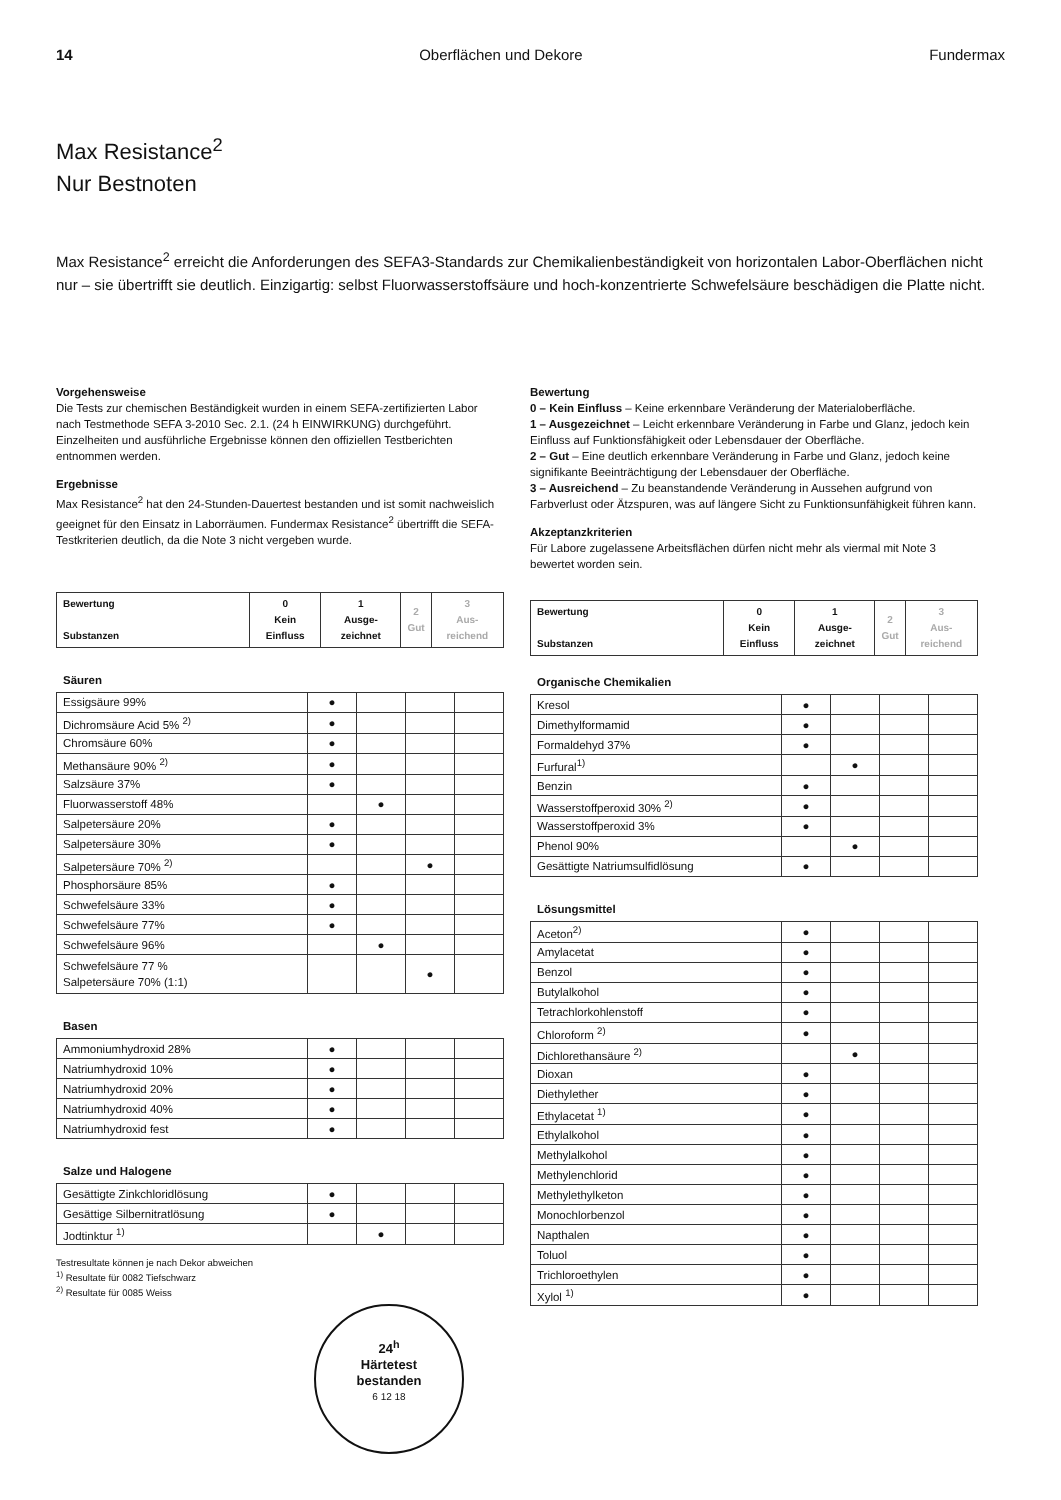14 Oberflächen und Dekore Fundermax
Max Resistance<sup>2</sup>
Nur Bestnoten
Max Resistance<sup>2</sup> erreicht die Anforderungen des SEFA3-Standards zur Chemikalienbeständigkeit von horizontalen Labor-Oberflächen nicht nur – sie übertrifft sie deutlich. Einzigartig: selbst Fluorwasserstoffsäure und hoch-konzentrierte Schwefelsäure beschädigen die Platte nicht.
Vorgehensweise
Die Tests zur chemischen Beständigkeit wurden in einem SEFA-zertifizierten Labor nach Testmethode SEFA 3-2010 Sec. 2.1. (24 h EINWIRKUNG) durchgeführt. Einzelheiten und ausführliche Ergebnisse können den offiziellen Testberichten entnommen werden.
Ergebnisse
Max Resistance<sup>2</sup> hat den 24-Stunden-Dauertest bestanden und ist somit nachweislich geeignet für den Einsatz in Laborräumen. Fundermax Resistance<sup>2</sup> übertrifft die SEFA-Testkriterien deutlich, da die Note 3 nicht vergeben wurde.
| Bewertung Substanzen | 0 Kein Einfluss | 1 Ausge-zeichnet | 2 Gut | 3 Aus-reichend |
| --- | --- | --- | --- | --- |
Säuren
| Essigsäure 99% | ● | | | |
| Dichromsäure Acid 5% <sup>2)</sup> | ● | | | |
| Chromsäure 60% | ● | | | |
| Methansäure 90% <sup>2)</sup> | ● | | | |
| Salzsäure 37% | ● | | | |
| Fluorwasserstoff 48% | | ● | | |
| Salpetersäure 20% | ● | | | |
| Salpetersäure 30% | ● | | | |
| Salpetersäure 70% <sup>2)</sup> | | | ● | |
| Phosphorsäure 85% | ● | | | |
| Schwefelsäure 33% | ● | | | |
| Schwefelsäure 77% | ● | | | |
| Schwefelsäure 96% | | ● | | |
| Schwefelsäure 77 % Salpetersäure 70% (1:1) | | | ● | |
Basen
| Ammoniumhydroxid 28% | ● | | | |
| Natriumhydroxid 10% | ● | | | |
| Natriumhydroxid 20% | ● | | | |
| Natriumhydroxid 40% | ● | | | |
| Natriumhydroxid fest | ● | | | |
Salze und Halogene
| Gesättigte Zinkchloridlösung | ● | | | |
| Gesättige Silbernitratlösung | ● | | | |
| Jodtinktur <sup>1)</sup> | | ● | | |
Testresultate können je nach Dekor abweichen
<sup>1)</sup> Resultate für 0082 Tiefschwarz
<sup>2)</sup> Resultate für 0085 Weiss
24<sup>h</sup>
Härtetest
bestanden
6 12 18
Bewertung
0 – Kein Einfluss – Keine erkennbare Veränderung der Materialoberfläche.
1 – Ausgezeichnet – Leicht erkennbare Veränderung in Farbe und Glanz, jedoch kein Einfluss auf Funktionsfähigkeit oder Lebensdauer der Oberfläche.
2 – Gut – Eine deutlich erkennbare Veränderung in Farbe und Glanz, jedoch keine signifikante Beeinträchtigung der Lebensdauer der Oberfläche.
3 – Ausreichend – Zu beanstandende Veränderung in Aussehen aufgrund von Farbverlust oder Ätzspuren, was auf längere Sicht zu Funktionsunfähigkeit führen kann.
Akzeptanzkriterien
Für Labore zugelassene Arbeitsflächen dürfen nicht mehr als viermal mit Note 3 bewertet worden sein.
| Bewertung Substanzen | 0 Kein Einfluss | 1 Ausge-zeichnet | 2 Gut | 3 Aus-reichend |
| --- | --- | --- | --- | --- |
Organische Chemikalien
| Kresol | ● | | | |
| Dimethylformamid | ● | | | |
| Formaldehyd 37% | ● | | | |
| Furfural<sup>1)</sup> | | ● | | |
| Benzin | ● | | | |
| Wasserstoffperoxid 30% <sup>2)</sup> | ● | | | |
| Wasserstoffperoxid 3% | ● | | | |
| Phenol 90% | | ● | | |
| Gesättigte Natriumsulfidlösung | ● | | | |
Lösungsmittel
| Aceton<sup>2)</sup> | ● | | | |
| Amylacetat | ● | | | |
| Benzol | ● | | | |
| Butylalkohol | ● | | | |
| Tetrachlorkohlenstoff | ● | | | |
| Chloroform <sup>2)</sup> | ● | | | |
| Dichlorethansäure <sup>2)</sup> | | ● | | |
| Dioxan | ● | | | |
| Diethylether | ● | | | |
| Ethylacetat <sup>1)</sup> | ● | | | |
| Ethylalkohol | ● | | | |
| Methylalkohol | ● | | | |
| Methylenchlorid | ● | | | |
| Methylethylketon | ● | | | |
| Monochlorbenzol | ● | | | |
| Napthalen | ● | | | |
| Toluol | ● | | | |
| Trichloroethylen | ● | | | |
| Xylol <sup>1)</sup> | ● | | | |